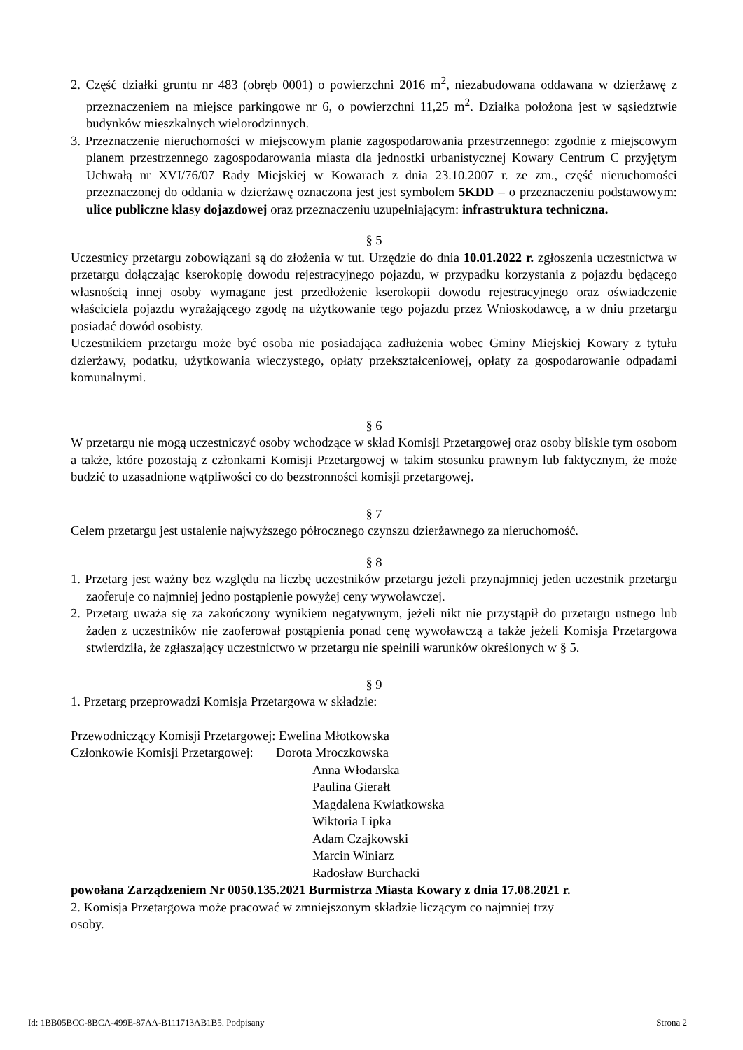2. Część działki gruntu nr 483 (obręb 0001) o powierzchni 2016 m<sup>2</sup>, niezabudowana oddawana w dzierżawę z przeznaczeniem na miejsce parkingowe nr 6, o powierzchni 11,25 m<sup>2</sup>. Działka położona jest w sąsiedztwie budynków mieszkalnych wielorodzinnych.
3. Przeznaczenie nieruchomości w miejscowym planie zagospodarowania przestrzennego: zgodnie z miejscowym planem przestrzennego zagospodarowania miasta dla jednostki urbanistycznej Kowary Centrum C przyjętym Uchwałą nr XVI/76/07 Rady Miejskiej w Kowarach z dnia 23.10.2007 r. ze zm., część nieruchomości przeznaczonej do oddania w dzierżawę oznaczona jest jest symbolem 5KDD – o przeznaczeniu podstawowym: ulice publiczne klasy dojazdowej oraz przeznaczeniu uzupełniającym: infrastruktura techniczna.
§ 5
Uczestnicy przetargu zobowiązani są do złożenia w tut. Urzędzie do dnia 10.01.2022 r. zgłoszenia uczestnictwa w przetargu dołączając kserokopię dowodu rejestracyjnego pojazdu, w przypadku korzystania z pojazdu będącego własnością innej osoby wymagane jest przedłożenie kserokopii dowodu rejestracyjnego oraz oświadczenie właściciela pojazdu wyrażającego zgodę na użytkowanie tego pojazdu przez Wnioskodawcę, a w dniu przetargu posiadać dowód osobisty.
Uczestnikiem przetargu może być osoba nie posiadająca zadłużenia wobec Gminy Miejskiej Kowary z tytułu dzierżawy, podatku, użytkowania wieczystego, opłaty przekształceniowej, opłaty za gospodarowanie odpadami komunalnymi.
§ 6
W przetargu nie mogą uczestniczyć osoby wchodzące w skład Komisji Przetargowej oraz osoby bliskie tym osobom a także, które pozostają z członkami Komisji Przetargowej w takim stosunku prawnym lub faktycznym, że może budzić to uzasadnione wątpliwości co do bezstronności komisji przetargowej.
§ 7
Celem przetargu jest ustalenie najwyższego półrocznego czynszu dzierżawnego za nieruchomość.
§ 8
1. Przetarg jest ważny bez względu na liczbę uczestników przetargu jeżeli przynajmniej jeden uczestnik przetargu zaoferuje co najmniej jedno postąpienie powyżej ceny wywoławczej.
2. Przetarg uważa się za zakończony wynikiem negatywnym, jeżeli nikt nie przystąpił do przetargu ustnego lub żaden z uczestników nie zaoferował postąpienia ponad cenę wywoławczą a także jeżeli Komisja Przetargowa stwierdziła, że zgłaszający uczestnictwo w przetargu nie spełnili warunków określonych w § 5.
§ 9
1. Przetarg przeprowadzi Komisja Przetargowa w składzie:
Przewodniczący Komisji Przetargowej: Ewelina Młotkowska
Członkowie Komisji Przetargowej: Dorota Mroczkowska
Anna Włodarska
Paulina Gierałt
Magdalena Kwiatkowska
Wiktoria Lipka
Adam Czajkowski
Marcin Winiarz
Radosław Burchacki
powołana Zarządzeniem Nr 0050.135.2021 Burmistrza Miasta Kowary z dnia 17.08.2021 r.
2. Komisja Przetargowa może pracować w zmniejszonym składzie liczącym co najmniej trzy
osoby.
Id: 1BB05BCC-8BCA-499E-87AA-B111713AB1B5. Podpisany Strona 2